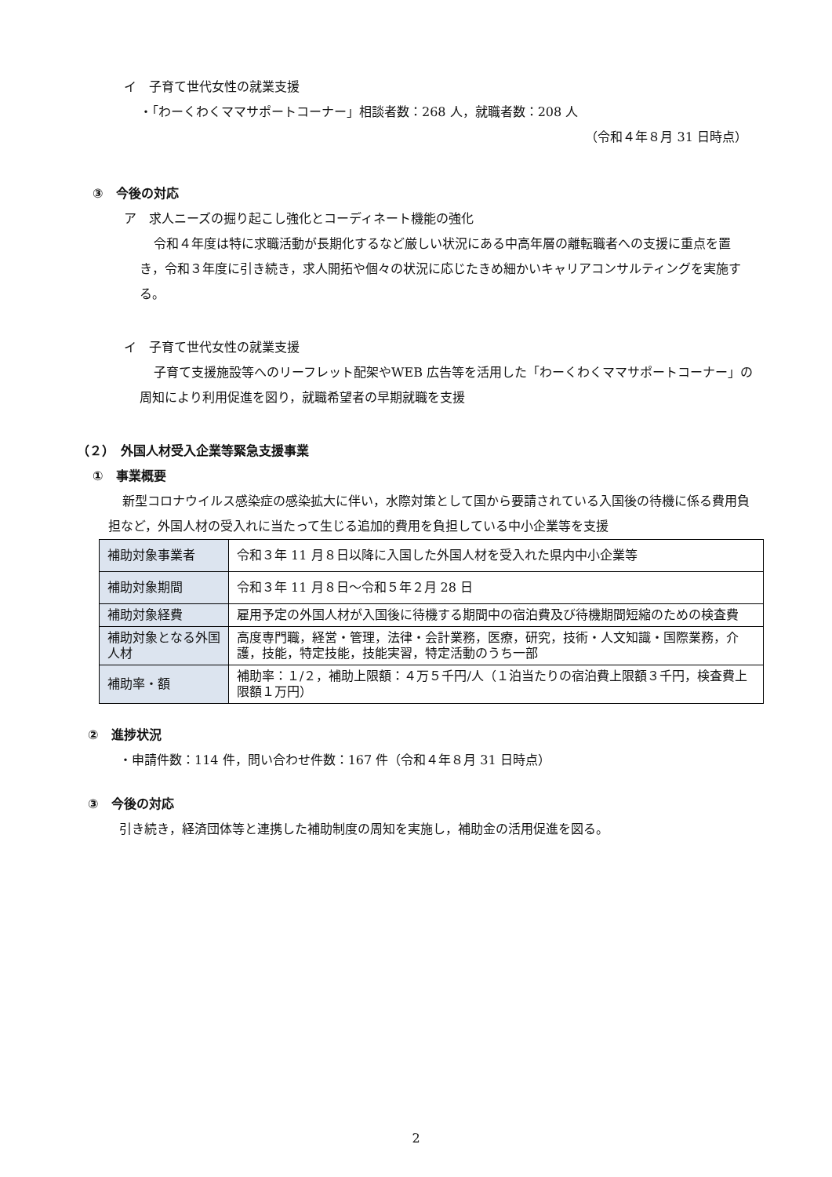イ　子育て世代女性の就業支援
・「わーくわくママサポートコーナー」相談者数：268 人，就職者数：208 人
（令和４年８月 31 日時点）
③　今後の対応
ア　求人ニーズの掘り起こし強化とコーディネート機能の強化
令和４年度は特に求職活動が長期化するなど厳しい状況にある中高年層の離転職者への支援に重点を置き，令和３年度に引き続き，求人開拓や個々の状況に応じたきめ細かいキャリアコンサルティングを実施する。
イ　子育て世代女性の就業支援
子育て支援施設等へのリーフレット配架やWEB 広告等を活用した「わーくわくママサポートコーナー」の周知により利用促進を図り，就職希望者の早期就職を支援
（２）　外国人材受入企業等緊急支援事業
①　事業概要
新型コロナウイルス感染症の感染拡大に伴い，水際対策として国から要請されている入国後の待機に係る費用負担など，外国人材の受入れに当たって生じる追加的費用を負担している中小企業等を支援
| 補助対象事業者 | 令和３年 11 月８日以降に入国した外国人材を受入れた県内中小企業等 |
| 補助対象期間 | 令和３年 11 月８日～令和５年２月 28 日 |
| 補助対象経費 | 雇用予定の外国人材が入国後に待機する期間中の宿泊費及び待機期間短縮のための検査費 |
| 補助対象となる外国人材 | 高度専門職，経営・管理，法律・会計業務，医療，研究，技術・人文知識・国際業務，介護，技能，特定技能，技能実習，特定活動のうち一部 |
| 補助率・額 | 補助率：１/２，補助上限額：４万５千円/人（１泊当たりの宿泊費上限額３千円，検査費上限額１万円） |
②　進捗状況
・申請件数：114 件，問い合わせ件数：167 件（令和４年８月 31 日時点）
③　今後の対応
引き続き，経済団体等と連携した補助制度の周知を実施し，補助金の活用促進を図る。
2